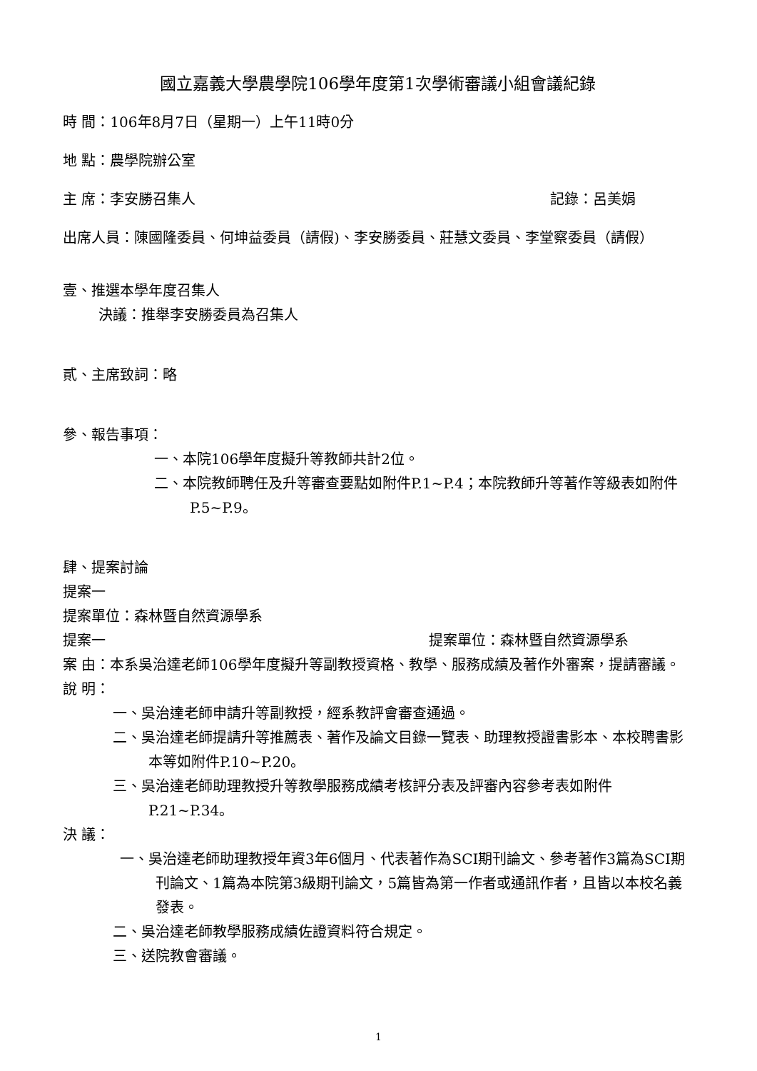國立嘉義大學農學院106學年度第1次學術審議小組會議紀錄
時 間：106年8月7日（星期一）上午11時0分
地 點：農學院辦公室
主 席：李安勝召集人 記錄：呂美娟
出席人員：陳國隆委員、何坤益委員（請假)、李安勝委員、莊慧文委員、李堂察委員（請假）
壹、推選本學年度召集人
決議：推舉李安勝委員為召集人
貳、主席致詞：略
參、報告事項：
一、本院106學年度擬升等教師共計2位。
二、本院教師聘任及升等審查要點如附件P.1~P.4；本院教師升等著作等級表如附件P.5~P.9。
肆、提案討論
提案一
提案單位：森林暨自然資源學系
提案一 提案單位：森林暨自然資源學系
案 由：本系吳治達老師106學年度擬升等副教授資格、教學、服務成績及著作外審案，提請審議。
說 明：
一、吳治達老師申請升等副教授，經系教評會審查通過。
二、吳治達老師提請升等推薦表、著作及論文目錄一覽表、助理教授證書影本、本校聘書影本等如附件P.10~P.20。
三、吳治達老師助理教授升等教學服務成績考核評分表及評審內容參考表如附件P.21~P.34。
決 議：
一、吳治達老師助理教授年資3年6個月、代表著作為SCI期刊論文、參考著作3篇為SCI期刊論文、1篇為本院第3級期刊論文，5篇皆為第一作者或通訊作者，且皆以本校名義發表。
二、吳治達老師教學服務成績佐證資料符合規定。
三、送院教會審議。
1